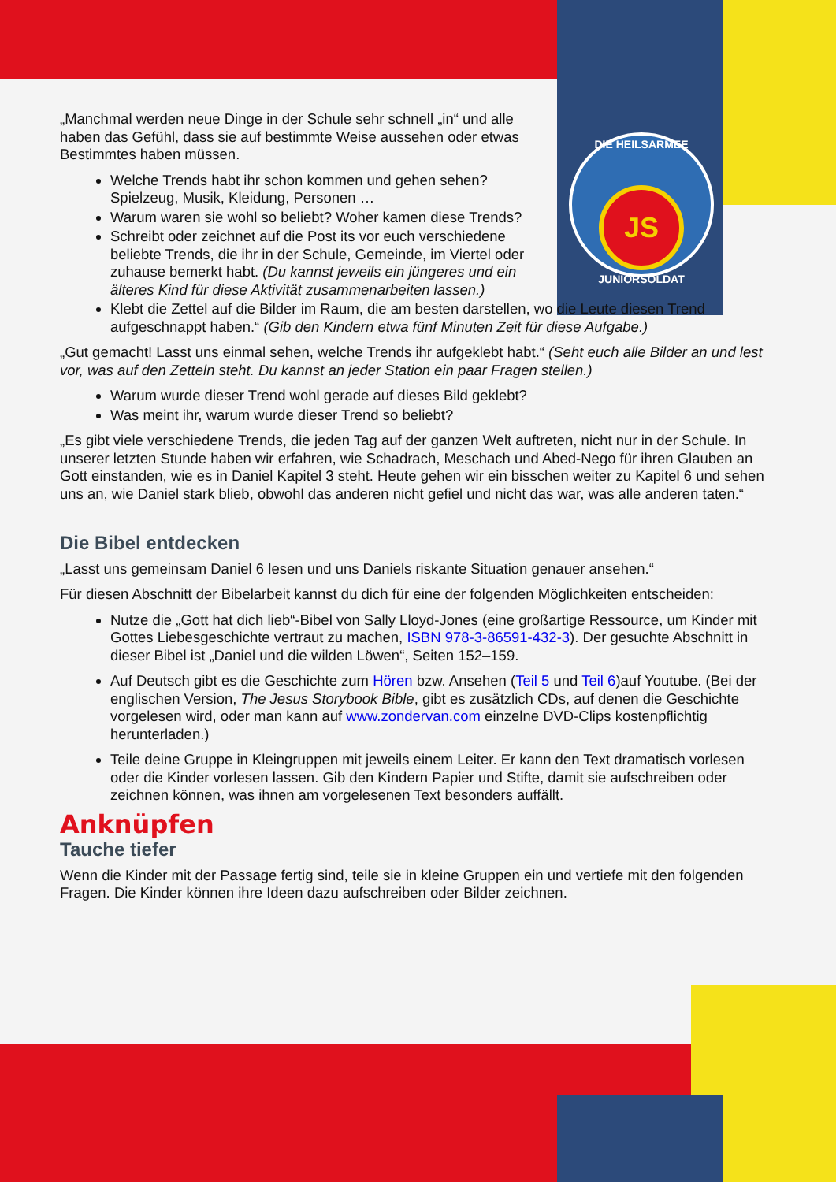DIE HEILSARMEE
JS
JUNIORSOLDAT
„Manchmal werden neue Dinge in der Schule sehr schnell „in“ und alle haben das Gefühl, dass sie auf bestimmte Weise aussehen oder etwas Bestimmtes haben müssen.
Welche Trends habt ihr schon kommen und gehen sehen? Spielzeug, Musik, Kleidung, Personen …
Warum waren sie wohl so beliebt? Woher kamen diese Trends?
Schreibt oder zeichnet auf die Post its vor euch verschiedene beliebte Trends, die ihr in der Schule, Gemeinde, im Viertel oder zuhause bemerkt habt. (Du kannst jeweils ein jüngeres und ein älteres Kind für diese Aktivität zusammenarbeiten lassen.)
Klebt die Zettel auf die Bilder im Raum, die am besten darstellen, wo die Leute diesen Trend aufgeschnappt haben.“ (Gib den Kindern etwa fünf Minuten Zeit für diese Aufgabe.)
„Gut gemacht! Lasst uns einmal sehen, welche Trends ihr aufgeklebt habt.“ (Seht euch alle Bilder an und lest vor, was auf den Zetteln steht. Du kannst an jeder Station ein paar Fragen stellen.)
Warum wurde dieser Trend wohl gerade auf dieses Bild geklebt?
Was meint ihr, warum wurde dieser Trend so beliebt?
„Es gibt viele verschiedene Trends, die jeden Tag auf der ganzen Welt auftreten, nicht nur in der Schule. In unserer letzten Stunde haben wir erfahren, wie Schadrach, Meschach und Abed-Nego für ihren Glauben an Gott einstanden, wie es in Daniel Kapitel 3 steht. Heute gehen wir ein bisschen weiter zu Kapitel 6 und sehen uns an, wie Daniel stark blieb, obwohl das anderen nicht gefiel und nicht das war, was alle anderen taten.“
Die Bibel entdecken
„Lasst uns gemeinsam Daniel 6 lesen und uns Daniels riskante Situation genauer ansehen.“
Für diesen Abschnitt der Bibelarbeit kannst du dich für eine der folgenden Möglichkeiten entscheiden:
Nutze die „Gott hat dich lieb“-Bibel von Sally Lloyd-Jones (eine großartige Ressource, um Kinder mit Gottes Liebesgeschichte vertraut zu machen, ISBN 978-3-86591-432-3). Der gesuchte Abschnitt in dieser Bibel ist „Daniel und die wilden Löwen“, Seiten 152–159.
Auf Deutsch gibt es die Geschichte zum Hören bzw. Ansehen (Teil 5 und Teil 6)auf Youtube. (Bei der englischen Version, The Jesus Storybook Bible, gibt es zusätzlich CDs, auf denen die Geschichte vorgelesen wird, oder man kann auf www.zondervan.com einzelne DVD-Clips kostenpflichtig herunterladen.)
Teile deine Gruppe in Kleingruppen mit jeweils einem Leiter. Er kann den Text dramatisch vorlesen oder die Kinder vorlesen lassen. Gib den Kindern Papier und Stifte, damit sie aufschreiben oder zeichnen können, was ihnen am vorgelesenen Text besonders auffällt.
Anknüpfen
Tauche tiefer
Wenn die Kinder mit der Passage fertig sind, teile sie in kleine Gruppen ein und vertiefe mit den folgenden Fragen. Die Kinder können ihre Ideen dazu aufschreiben oder Bilder zeichnen.